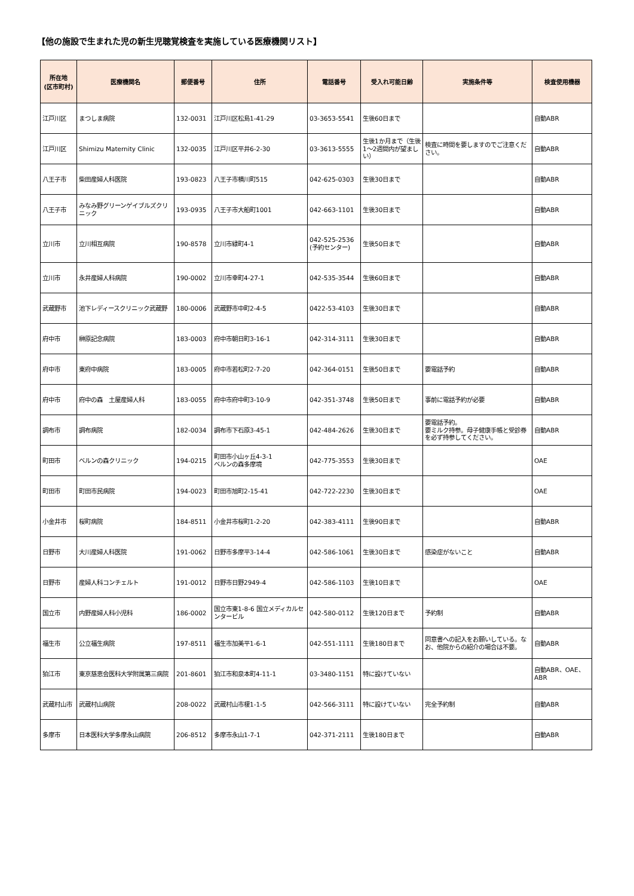【他の施設で生まれた児の新生児聴覚検査を実施している医療機関リスト】
| 所在地 (区市町村) | 医療機関名 | 郵便番号 | 住所 | 電話番号 | 受入れ可能日齢 | 実施条件等 | 検査使用機器 |
| --- | --- | --- | --- | --- | --- | --- | --- |
| 江戸川区 | まつしま病院 | 132-0031 | 江戸川区松島1-41-29 | 03-3653-5541 | 生後60日まで | | 自動ABR |
| 江戸川区 | Shimizu Maternity Clinic | 132-0035 | 江戸川区平井6-2-30 | 03-3613-5555 | 生後1か月まで（生後1～2週間内が望ましい） | 検査に時間を要しますのでご注意ください。 | 自動ABR |
| 八王子市 | 柴田産婦人科医院 | 193-0823 | 八王子市横川町515 | 042-625-0303 | 生後30日まで | | 自動ABR |
| 八王子市 | みなみ野グリーンゲイブルズクリニック | 193-0935 | 八王子市大船町1001 | 042-663-1101 | 生後30日まで | | 自動ABR |
| 立川市 | 立川相互病院 | 190-8578 | 立川市緑町4-1 | 042-525-2536 (予約センター) | 生後50日まで | | 自動ABR |
| 立川市 | 永井産婦人科病院 | 190-0002 | 立川市幸町4-27-1 | 042-535-3544 | 生後60日まで | | 自動ABR |
| 武蔵野市 | 池下レディースクリニック武蔵野 | 180-0006 | 武蔵野市中町2-4-5 | 0422-53-4103 | 生後30日まで | | 自動ABR |
| 府中市 | 榊原記念病院 | 183-0003 | 府中市朝日町3-16-1 | 042-314-3111 | 生後30日まで | | 自動ABR |
| 府中市 | 東府中病院 | 183-0005 | 府中市若松町2-7-20 | 042-364-0151 | 生後50日まで | 要電話予約 | 自動ABR |
| 府中市 | 府中の森 土屋産婦人科 | 183-0055 | 府中市府中町3-10-9 | 042-351-3748 | 生後50日まで | 事前に電話予約が必要 | 自動ABR |
| 調布市 | 調布病院 | 182-0034 | 調布市下石原3-45-1 | 042-484-2626 | 生後30日まで | 要電話予約。 要ミルク持参。母子健康手帳と受診券を必ず持参してください。 | 自動ABR |
| 町田市 | ベルンの森クリニック | 194-0215 | 町田市小山ヶ丘4-3-1 ベルンの森多摩境 | 042-775-3553 | 生後30日まで | | OAE |
| 町田市 | 町田市民病院 | 194-0023 | 町田市旭町2-15-41 | 042-722-2230 | 生後30日まで | | OAE |
| 小金井市 | 桜町病院 | 184-8511 | 小金井市桜町1-2-20 | 042-383-4111 | 生後90日まで | | 自動ABR |
| 日野市 | 大川産婦人科医院 | 191-0062 | 日野市多摩平3-14-4 | 042-586-1061 | 生後30日まで | 感染症がないこと | 自動ABR |
| 日野市 | 産婦人科コンチェルト | 191-0012 | 日野市日野2949-4 | 042-586-1103 | 生後10日まで | | OAE |
| 国立市 | 内野産婦人科小児科 | 186-0002 | 国立市東1-8-6 国立メディカルセンタービル | 042-580-0112 | 生後120日まで | 予約制 | 自動ABR |
| 福生市 | 公立福生病院 | 197-8511 | 福生市加美平1-6-1 | 042-551-1111 | 生後180日まで | 同意書への記入をお願いしている。なお、他院からの紹介の場合は不要。 | 自動ABR |
| 狛江市 | 東京慈恵会医科大学附属第三病院 | 201-8601 | 狛江市和泉本町4-11-1 | 03-3480-1151 | 特に設けていない | | 自動ABR、OAE、ABR |
| 武蔵村山市 | 武蔵村山病院 | 208-0022 | 武蔵村山市榎1-1-5 | 042-566-3111 | 特に設けていない | 完全予約制 | 自動ABR |
| 多摩市 | 日本医科大学多摩永山病院 | 206-8512 | 多摩市永山1-7-1 | 042-371-2111 | 生後180日まで | | 自動ABR |